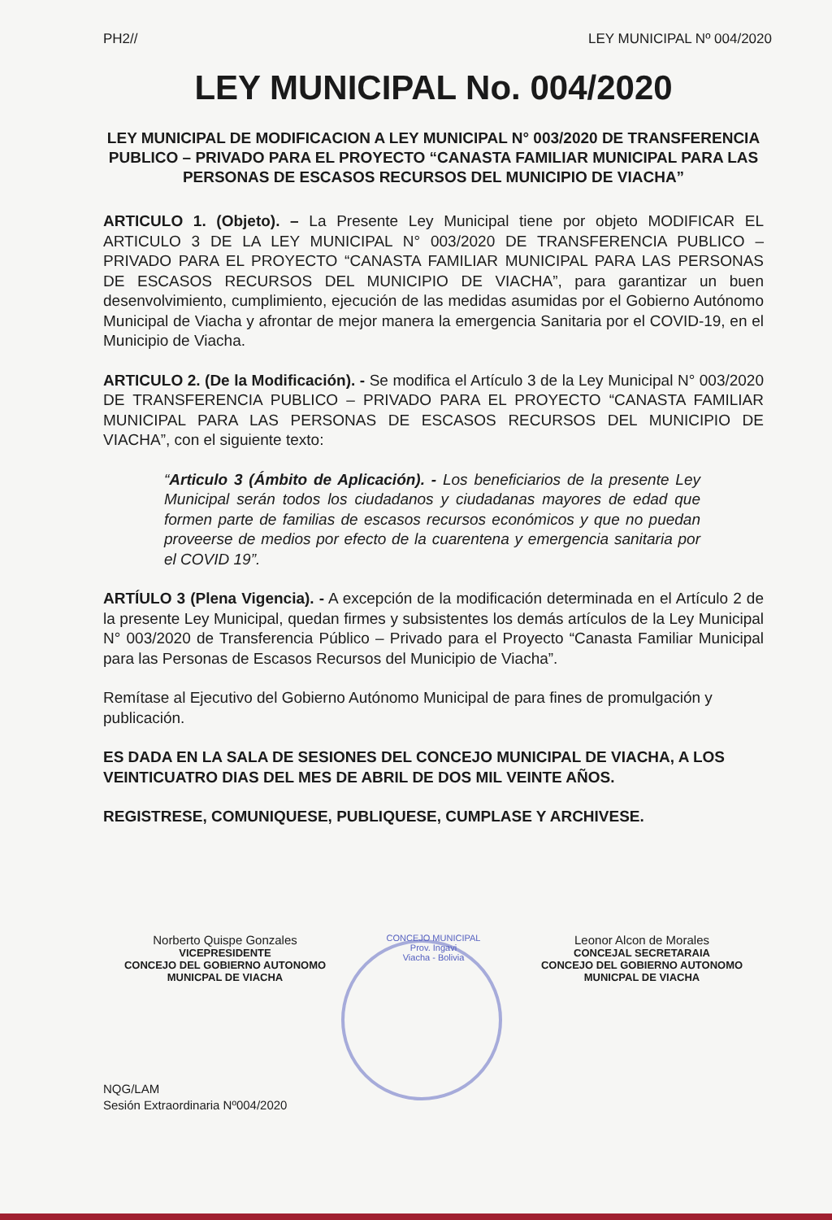PH2// LEY MUNICIPAL Nº 004/2020
LEY MUNICIPAL No. 004/2020
LEY MUNICIPAL DE MODIFICACION A LEY MUNICIPAL N° 003/2020 DE TRANSFERENCIA PUBLICO – PRIVADO PARA EL PROYECTO “CANASTA FAMILIAR MUNICIPAL PARA LAS PERSONAS DE ESCASOS RECURSOS DEL MUNICIPIO DE VIACHA”
ARTICULO 1. (Objeto). – La Presente Ley Municipal tiene por objeto MODIFICAR EL ARTICULO 3 DE LA LEY MUNICIPAL N° 003/2020 DE TRANSFERENCIA PUBLICO – PRIVADO PARA EL PROYECTO “CANASTA FAMILIAR MUNICIPAL PARA LAS PERSONAS DE ESCASOS RECURSOS DEL MUNICIPIO DE VIACHA”, para garantizar un buen desenvolvimiento, cumplimiento, ejecución de las medidas asumidas por el Gobierno Autónomo Municipal de Viacha y afrontar de mejor manera la emergencia Sanitaria por el COVID-19, en el Municipio de Viacha.
ARTICULO 2. (De la Modificación). - Se modifica el Artículo 3 de la Ley Municipal N° 003/2020 DE TRANSFERENCIA PUBLICO – PRIVADO PARA EL PROYECTO “CANASTA FAMILIAR MUNICIPAL PARA LAS PERSONAS DE ESCASOS RECURSOS DEL MUNICIPIO DE VIACHA”, con el siguiente texto:
“Articulo 3 (Ámbito de Aplicación). - Los beneficiarios de la presente Ley Municipal serán todos los ciudadanos y ciudadanas mayores de edad que formen parte de familias de escasos recursos económicos y que no puedan proveerse de medios por efecto de la cuarentena y emergencia sanitaria por el COVID 19”.
ARTÍULO 3 (Plena Vigencia). - A excepción de la modificación determinada en el Artículo 2 de la presente Ley Municipal, quedan firmes y subsistentes los demás artículos de la Ley Municipal N° 003/2020 de Transferencia Público – Privado para el Proyecto “Canasta Familiar Municipal para las Personas de Escasos Recursos del Municipio de Viacha”.
Remítase al Ejecutivo del Gobierno Autónomo Municipal de para fines de promulgación y publicación.
ES DADA EN LA SALA DE SESIONES DEL CONCEJO MUNICIPAL DE VIACHA, A LOS VEINTICUATRO DIAS DEL MES DE ABRIL DE DOS MIL VEINTE AÑOS.
REGISTRESE, COMUNIQUESE, PUBLIQUESE, CUMPLASE Y ARCHIVESE.
Norberto Quispe Gonzales
VICEPRESIDENTE
CONCEJO DEL GOBIERNO AUTONOMO
MUNICPAL DE VIACHA
CONCEJO MUNICIPAL
Prov. Ingavi
Viacha - Bolivia
Leonor Alcon de Morales
CONCEJAL SECRETARAIA
CONCEJO DEL GOBIERNO AUTONOMO
MUNICPAL DE VIACHA
NQG/LAM
Sesión Extraordinaria Nº004/2020